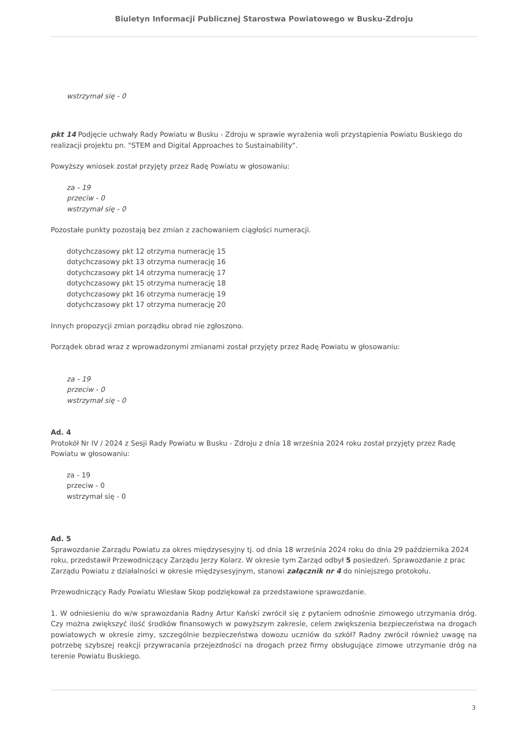Biuletyn Informacji Publicznej Starostwa Powiatowego w Busku-Zdroju
wstrzymał się - 0
pkt 14 Podjęcie uchwały Rady Powiatu w Busku - Zdroju w sprawie wyrażenia woli przystąpienia Powiatu Buskiego do realizacji projektu pn. "STEM and Digital Approaches to Sustainability".
Powyższy wniosek został przyjęty przez Radę Powiatu w głosowaniu:
za - 19
przeciw - 0
wstrzymał się - 0
Pozostałe punkty pozostają bez zmian z zachowaniem ciągłości numeracji.
dotychczasowy pkt 12 otrzyma numerację 15
dotychczasowy pkt 13 otrzyma numerację 16
dotychczasowy pkt 14 otrzyma numerację 17
dotychczasowy pkt 15 otrzyma numerację 18
dotychczasowy pkt 16 otrzyma numerację 19
dotychczasowy pkt 17 otrzyma numerację 20
Innych propozycji zmian porządku obrad nie zgłoszono.
Porządek obrad wraz z wprowadzonymi zmianami został przyjęty przez Radę Powiatu w głosowaniu:
za - 19
przeciw - 0
wstrzymał się - 0
Ad. 4
Protokół Nr IV / 2024 z Sesji Rady Powiatu w Busku - Zdroju z dnia 18 września 2024 roku został przyjęty przez Radę Powiatu w głosowaniu:
za - 19
przeciw - 0
wstrzymał się - 0
Ad. 5
Sprawozdanie Zarządu Powiatu za okres międzysesyjny tj. od dnia 18 września 2024 roku do dnia 29 października 2024 roku, przedstawił Przewodniczący Zarządu Jerzy Kolarz. W okresie tym Zarząd odbył 5 posiedzeń. Sprawozdanie z prac Zarządu Powiatu z działalności w okresie międzysesyjnym, stanowi załącznik nr 4 do niniejszego protokołu.
Przewodniczący Rady Powiatu Wiesław Skop podziękował za przedstawione sprawozdanie.
1. W odniesieniu do w/w sprawozdania Radny Artur Kański zwrócił się z pytaniem odnośnie zimowego utrzymania dróg. Czy można zwiększyć ilość środków finansowych w powyższym zakresie, celem zwiększenia bezpieczeństwa na drogach powiatowych w okresie zimy, szczególnie bezpieczeństwa dowozu uczniów do szkół? Radny zwrócił również uwagę na potrzebę szybszej reakcji przywracania przejezdności na drogach przez firmy obsługujące zimowe utrzymanie dróg na terenie Powiatu Buskiego.
3